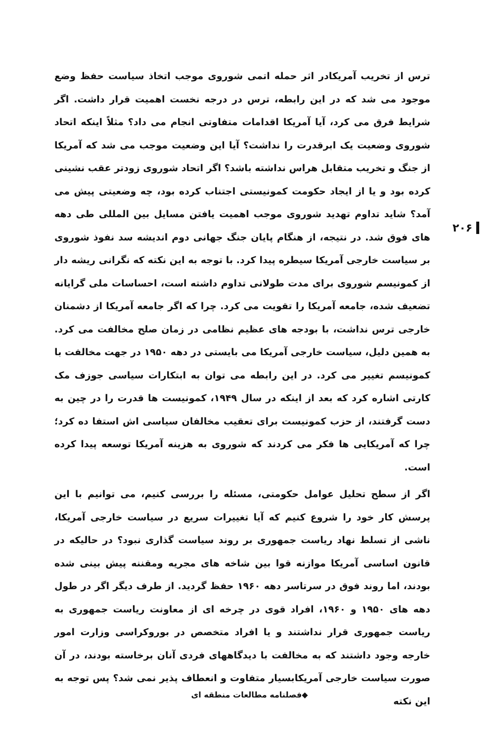۲۰۶
ترس از تخریب آمریکادر اثر حمله اتمی شوروی موجب اتخاذ سیاست حفظ وضع موجود می شد که در این رابطه، ترس در درجه نخست اهمیت قرار داشت. اگر شرایط فرق می کرد، آیا آمریکا اقدامات متفاوتی انجام می داد؟ مثلاً اینکه اتحاد شوروی وضعیت یک ابرقدرت را نداشت؟ آیا این وضعیت موجب می شد که آمریکا از جنگ و تخریب متقابل هراس نداشته باشد؟ اگر اتحاد شوروی زودتر عقب نشینی کرده بود و یا از ایجاد حکومت کمونیستی اجتناب کرده بود، چه وضعیتی پیش می آمد؟ شاید تداوم تهدید شوروی موجب اهمیت یافتن مسایل بین المللی طی دهه های فوق شد. در نتیجه، از هنگام پایان جنگ جهانی دوم اندیشه سد نفوذ شوروی بر سیاست خارجی آمریکا سیطره پیدا کرد. با توجه به این نکته که نگرانی ریشه دار از کمونیسم شوروی برای مدت طولانی تداوم داشته است، احساسات ملی گرایانه تضعیف شده، جامعه آمریکا را تقویت می کرد. چرا که اگر جامعه آمریکا از دشمنان خارجی ترس نداشت، با بودجه های عظیم نظامی در زمان صلح مخالفت می کرد. به همین دلیل، سیاست خارجی آمریکا می بایستی در دهه ۱۹۵۰ در جهت مخالفت با کمونیسم تغییر می کرد. در این رابطه می توان به ابتکارات سیاسی جوزف مک کارتی اشاره کرد که بعد از اینکه در سال ۱۹۴۹، کمونیست ها قدرت را در چین به دست گرفتند، از حزب کمونیست برای تعقیب مخالفان سیاسی اش استفا ده کرد؛ چرا که آمریکایی ها فکر می کردند که شوروی به هزینه آمریکا توسعه پیدا کرده است.
اگر از سطح تحلیل عوامل حکومتی، مسئله را بررسی کنیم، می توانیم با این پرسش کار خود را شروع کنیم که آیا تغییرات سریع در سیاست خارجی آمریکا، ناشی از تسلط نهاد ریاست جمهوری بر روند سیاست گذاری نبود؟ در حالیکه در قانون اساسی آمریکا موازنه قوا بین شاخه های مجریه ومقننه پیش بینی شده بودند، اما روند فوق در سرتاسر دهه ۱۹۶۰ حفظ گردید. از طرف دیگر اگر در طول دهه های ۱۹۵۰ و ۱۹۶۰، افراد قوی در چرخه ای از معاونت ریاست جمهوری به ریاست جمهوری قرار نداشتند و یا افراد متخصص در بوروکراسی وزارت امور خارجه وجود داشتند که به مخالفت با دیدگاههای فردی آنان برخاسته بودند، در آن صورت سیاست خارجی آمریکابسیار متفاوت و انعطاف پذیر نمی شد؟ پس توجه به این نکته
◆فصلنامه مطالعات منطقه ای